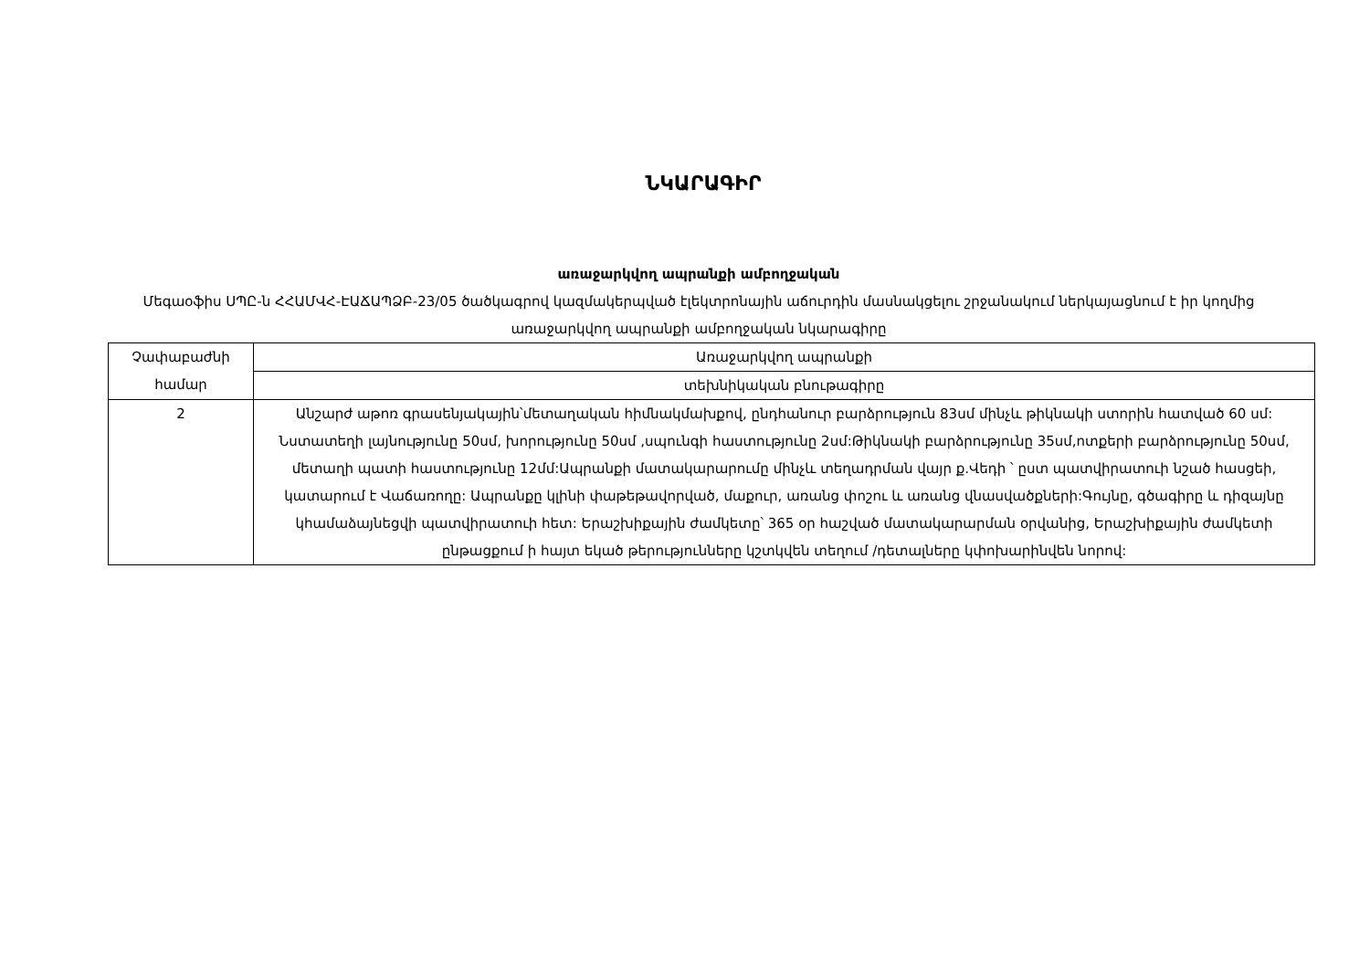ՆԿԱՐԱԳԻՐ
առաջարկվող ապրանքի ամբողջական
Մեգաօֆիս ՍՊԸ-ն ՀՀԱՄՎՀ-ԷԱՃԱՊՁԲ-23/05 ծածկագրով կազմակերպված էլեկտրոնային աճուրդին մասնակցելու շրջանակում ներկայացնում է իր կողմից առաջարկվող ապրանքի ամբողջական նկարագիրը
| Չափաբաժնի համար | Առաջարկվող ապրանքի |
| | տեխնիկական բնութագիրը |
| 2 | Անշարժ աթոռ գրասենյակային՝մետաղական հիմնակմախքով, ընդհանուր բարձրություն 83սմ մինչև թիկնակի ստորին հատված 60 սմ: Նստատեղի լայնությունը 50սմ, խորությունը 50սմ ,սպունգի հաստությունը 2սմ:Թիկնակի բարձրությունը 35սմ,ոտքերի բարձրությունը 50սմ, մետաղի պատի հաստությունը 12մմ:Ապրանքի մատակարարումը մինչև տեղադրման վայր ք.Վեդի ՝ ըստ պատվիրատուի նշած հասցեի, կատարում է Վաճառողը: Ապրանքը կլինի փաթեթավորված, մաքուր, առանց փոշու և առանց վնասվածքների:Գույնը, գծագիրը և դիզայնը կհամաձայնեցվի պատվիրատուի հետ: Երաշխիքային ժամկետը՝ 365 օր հաշված մատակարարման օրվանից, Երաշխիքային ժամկետի ընթացքում ի հայտ եկած թերությունները կշտկվեն տեղում /դետալները կփոխարինվեն նորով: |